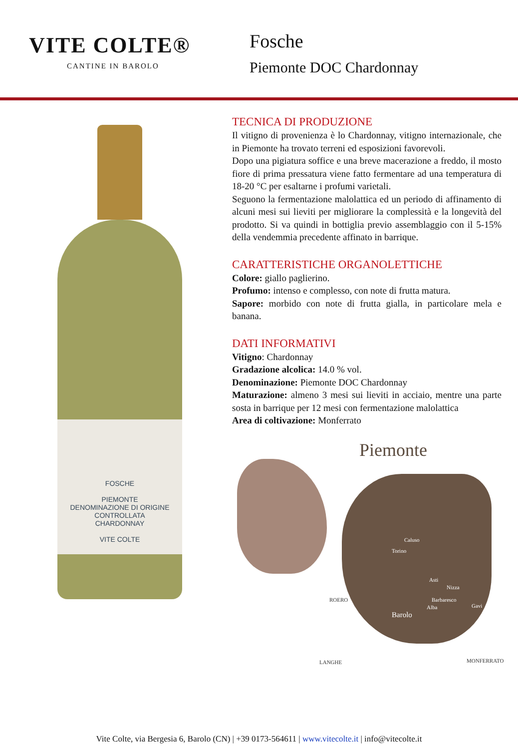VITE COLTE®
CANTINE IN BAROLO
Fosche
Piemonte DOC Chardonnay
FOSCHE
PIEMONTE
DENOMINAZIONE DI ORIGINE CONTROLLATA
CHARDONNAY
VITE COLTE
TECNICA DI PRODUZIONE
Il vitigno di provenienza è lo Chardonnay, vitigno internazionale, che in Piemonte ha trovato terreni ed esposizioni favorevoli.
Dopo una pigiatura soffice e una breve macerazione a freddo, il mosto fiore di prima pressatura viene fatto fermentare ad una temperatura di 18-20 °C per esaltarne i profumi varietali.
Seguono la fermentazione malolattica ed un periodo di affinamento di alcuni mesi sui lieviti per migliorare la complessità e la longevità del prodotto. Si va quindi in bottiglia previo assemblaggio con il 5-15% della vendemmia precedente affinato in barrique.
CARATTERISTICHE ORGANOLETTICHE
Colore: giallo paglierino.
Profumo: intenso e complesso, con note di frutta matura.
Sapore: morbido con note di frutta gialla, in particolare mela e banana.
DATI INFORMATIVI
Vitigno: Chardonnay
Gradazione alcolica: 14.0 % vol.
Denominazione: Piemonte DOC Chardonnay
Maturazione: almeno 3 mesi sui lieviti in acciaio, mentre una parte sosta in barrique per 12 mesi con fermentazione malolattica
Area di coltivazione: Monferrato
Piemonte
Caluso
Torino
Asti
Nizza
Barbaresco
Alba Gavi
Barolo
ROERO
LANGHE MONFERRATO
Vite Colte, via Bergesia 6, Barolo (CN) | +39 0173-564611 | www.vitecolte.it | info@vitecolte.it